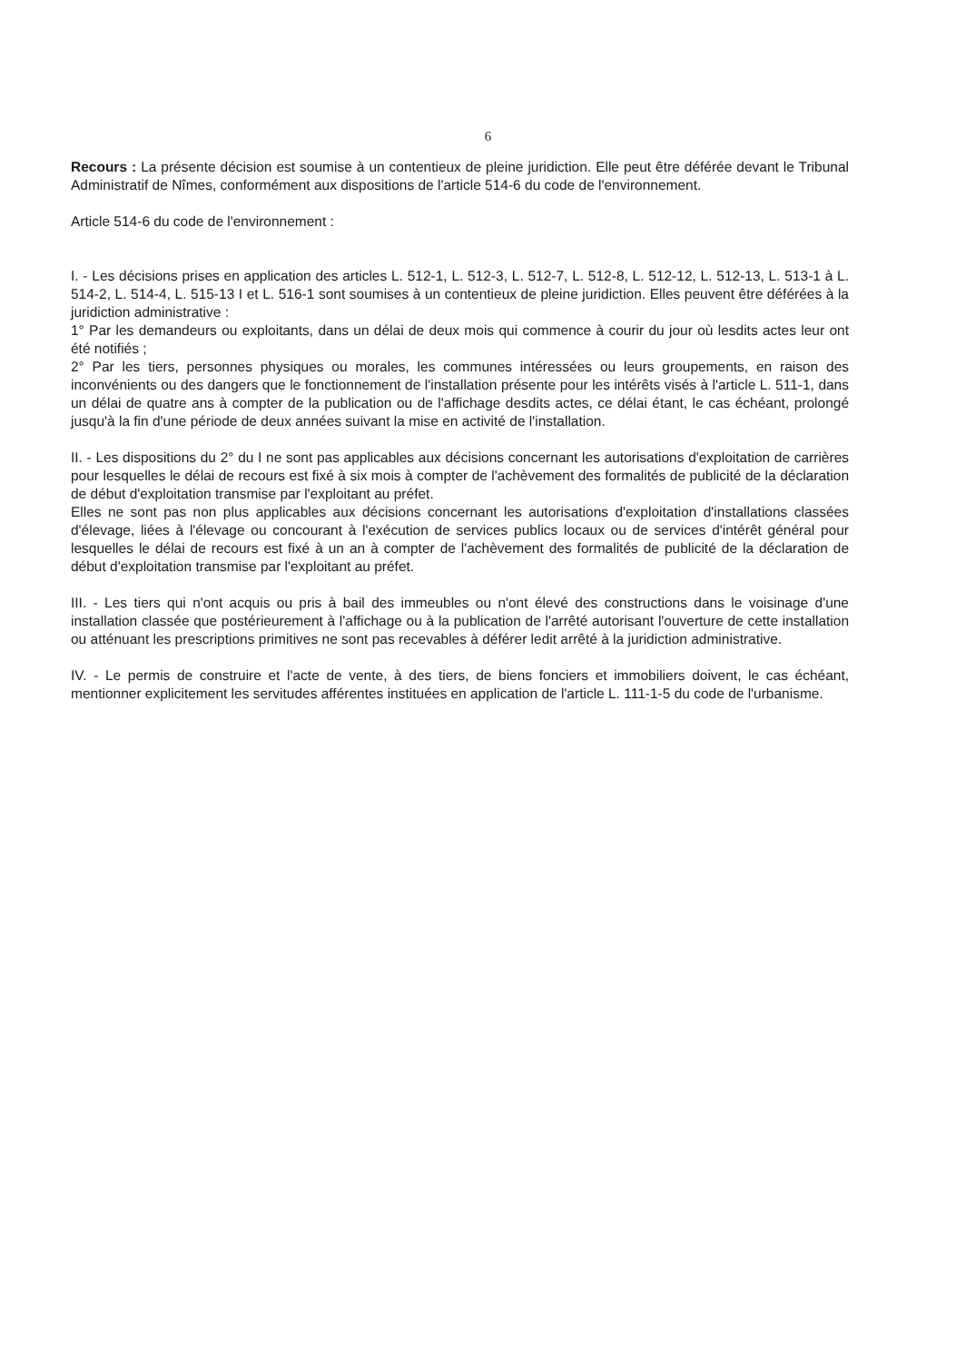6
Recours : La présente décision est soumise à un contentieux de pleine juridiction. Elle peut être déférée devant le Tribunal Administratif de Nîmes, conformément aux dispositions de l'article 514-6 du code de l'environnement.
Article 514-6 du code de l'environnement :
I. - Les décisions prises en application des articles L. 512-1, L. 512-3, L. 512-7, L. 512-8, L. 512-12, L. 512-13, L. 513-1 à L. 514-2, L. 514-4, L. 515-13 I et L. 516-1 sont soumises à un contentieux de pleine juridiction. Elles peuvent être déférées à la juridiction administrative :
1° Par les demandeurs ou exploitants, dans un délai de deux mois qui commence à courir du jour où lesdits actes leur ont été notifiés ;
2° Par les tiers, personnes physiques ou morales, les communes intéressées ou leurs groupements, en raison des inconvénients ou des dangers que le fonctionnement de l'installation présente pour les intérêts visés à l'article L. 511-1, dans un délai de quatre ans à compter de la publication ou de l'affichage desdits actes, ce délai étant, le cas échéant, prolongé jusqu'à la fin d'une période de deux années suivant la mise en activité de l'installation.
II. - Les dispositions du 2° du I ne sont pas applicables aux décisions concernant les autorisations d'exploitation de carrières pour lesquelles le délai de recours est fixé à six mois à compter de l'achèvement des formalités de publicité de la déclaration de début d'exploitation transmise par l'exploitant au préfet.
Elles ne sont pas non plus applicables aux décisions concernant les autorisations d'exploitation d'installations classées d'élevage, liées à l'élevage ou concourant à l'exécution de services publics locaux ou de services d'intérêt général pour lesquelles le délai de recours est fixé à un an à compter de l'achèvement des formalités de publicité de la déclaration de début d'exploitation transmise par l'exploitant au préfet.
III. - Les tiers qui n'ont acquis ou pris à bail des immeubles ou n'ont élevé des constructions dans le voisinage d'une installation classée que postérieurement à l'affichage ou à la publication de l'arrêté autorisant l'ouverture de cette installation ou atténuant les prescriptions primitives ne sont pas recevables à déférer ledit arrêté à la juridiction administrative.
IV. - Le permis de construire et l'acte de vente, à des tiers, de biens fonciers et immobiliers doivent, le cas échéant, mentionner explicitement les servitudes afférentes instituées en application de l'article L. 111-1-5 du code de l'urbanisme.